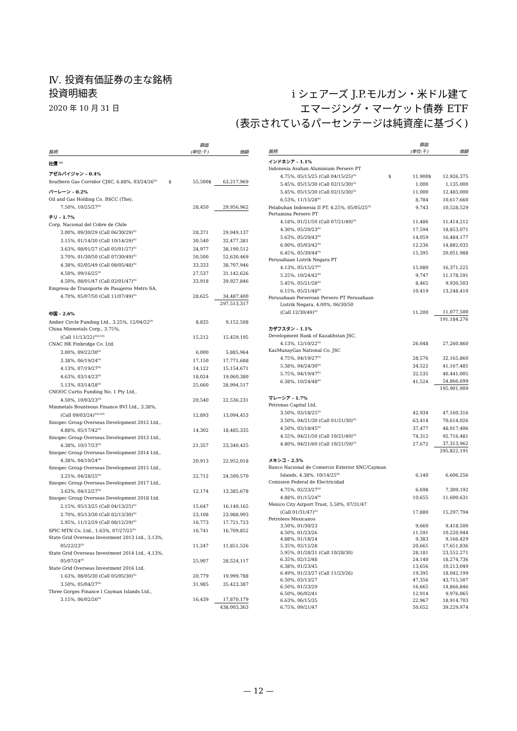Ⅳ. 投資有価証券の主な銘柄
投資明細表
2020 年 10 月 31 日
i シェアーズ J.P.モルガン・米ドル建て
エマージング・マーケット債券 ETF
(表示されているパーセンテージは純資産に基づく)
| 銘柄 | | 額面 (単位:千) | | 価額 |
| --- | --- | --- | --- | --- |
| 社債 <sup>(a)</sup> | | | | |
| アゼルバイジャン - 0.4% | | | | |
| Southern Gas Corridor CJSC, 6.88%, 03/24/26<sup>(b)</sup> | $ | 55,500 | $ | 63,217,969 |
| バーレーン - 0.2% | | | | |
| Oil and Gas Holding Co. BSCC (The), | | | | |
| 7.50%, 10/25/27<sup>(b)</sup> | | 28,450 | | 29,956,962 |
| チリ - 1.7% | | | | |
| Corp. Nacional del Cobre de Chile | | | | |
| 3.00%, 09/30/29 (Call 06/30/29)<sup>(b)</sup> | | 28,371 | | 29,949,137 |
| 3.15%, 01/14/30 (Call 10/14/29)<sup>(b)</sup> | | 30,540 | | 32,477,381 |
| 3.63%, 08/01/27 (Call 05/01/27)<sup>(b)</sup> | | 34,977 | | 38,190,512 |
| 3.70%, 01/30/50 (Call 07/30/49)<sup>(b)</sup> | | 50,500 | | 52,630,469 |
| 4.38%, 02/05/49 (Call 08/05/48)<sup>(b)</sup> | | 33,333 | | 38,707,946 |
| 4.50%, 09/16/25<sup>(b)</sup> | | 27,537 | | 31,142,626 |
| 4.50%, 08/01/47 (Call 02/01/47)<sup>(b)</sup> | | 33,918 | | 39,927,846 |
| Empresa de Transporte de Pasajeros Metro SA, | | | | |
| 4.70%, 05/07/50 (Call 11/07/49)<sup>(b)</sup> | | 28,625 | | 34,487,400 |
| | | | | 297,513,317 |
| 中国 - 2.6% | | | | |
| Amber Circle Funding Ltd., 3.25%, 12/04/22<sup>(b)</sup> | | 8,835 | | 9,152,508 |
| China Minmetals Corp., 3.75%, | | | | |
| (Call 11/13/22)<sup>(b)(c)(d)</sup> | | 15,212 | | 15,459,195 |
| CNAC HK Finbridge Co. Ltd. | | | | |
| 3.00%, 09/22/30<sup>(b)</sup> | | 6,000 | | 5,885,964 |
| 3.38%, 06/19/24<sup>(b)</sup> | | 17,150 | | 17,771,688 |
| 4.13%, 07/19/27<sup>(b)</sup> | | 14,122 | | 15,154,671 |
| 4.63%, 03/14/23<sup>(b)</sup> | | 18,024 | | 19,060,380 |
| 5.13%, 03/14/28<sup>(b)</sup> | | 25,660 | | 28,994,517 |
| CNOOC Curtis Funding No. 1 Pty Ltd., | | | | |
| 4.50%, 10/03/23<sup>(b)</sup> | | 20,540 | | 22,536,231 |
| Minmetals Bounteous Finance BVI Ltd., 3.38%, | | | | |
| (Call 09/03/24)<sup>(b)(c)(d)</sup> | | 12,893 | | 13,094,453 |
| Sinopec Group Overseas Development 2012 Ltd., | | | | |
| 4.88%, 05/17/42<sup>(b)</sup> | | 14,302 | | 18,485,335 |
| Sinopec Group Overseas Development 2013 Ltd., | | | | |
| 4.38%, 10/17/23<sup>(b)</sup> | | 21,357 | | 23,340,425 |
| Sinopec Group Overseas Development 2014 Ltd., | | | | |
| 4.38%, 04/10/24<sup>(b)</sup> | | 20,913 | | 22,952,018 |
| Sinopec Group Overseas Development 2015 Ltd., | | | | |
| 3.25%, 04/28/25<sup>(b)</sup> | | 22,712 | | 24,500,570 |
| Sinopec Group Overseas Development 2017 Ltd., | | | | |
| 3.63%, 04/12/27<sup>(b)</sup> | | 12,174 | | 13,385,678 |
| Sinopec Group Overseas Development 2018 Ltd. | | | | |
| 2.15%, 05/13/25 (Call 04/13/25)<sup>(b)</sup> | | 15,647 | | 16,140,165 |
| 2.70%, 05/13/30 (Call 02/13/30)<sup>(b)</sup> | | 23,108 | | 23,988,993 |
| 2.95%, 11/12/29 (Call 08/12/29)<sup>(b)</sup> | | 16,773 | | 17,721,723 |
| SPIC MTN Co. Ltd., 1.63%, 07/27/25<sup>(b)</sup> | | 16,741 | | 16,709,852 |
| State Grid Overseas Investment 2013 Ltd., 3.13%, | | | | |
| 05/22/23<sup>(b)</sup> | | 11,247 | | 11,851,526 |
| State Grid Overseas Investment 2014 Ltd., 4.13%, | | | | |
| 05/07/24<sup>(b)</sup> | | 25,907 | | 28,524,117 |
| State Grid Overseas Investment 2016 Ltd. | | | | |
| 1.63%, 08/05/30 (Call 05/05/30)<sup>(b)</sup> | | 20,779 | | 19,999,788 |
| 3.50%, 05/04/27<sup>(b)</sup> | | 31,985 | | 35,423,387 |
| Three Gorges Finance I Cayman Islands Ltd., | | | | |
| 3.15%, 06/02/26<sup>(b)</sup> | | 16,439 | | 17,870,179 |
| | | | | 438,003,363 |
| 銘柄 | | 額面 (単位:千) | | 価額 |
| --- | --- | --- | --- | --- |
| インドネシア - 1.1% | | | | |
| Indonesia Asahan Aluminium Persero PT | | | | |
| 4.75%, 05/15/25 (Call 04/15/25)<sup>(b)</sup> | $ | 11,900 | $ | 12,926,375 |
| 5.45%, 05/15/30 (Call 02/15/30)<sup>(e)</sup> | | 1,000 | | 1,135,000 |
| 5.45%, 05/15/30 (Call 02/15/30)<sup>(b)</sup> | | 11,000 | | 12,485,000 |
| 6.53%, 11/15/28<sup>(b)</sup> | | 8,784 | | 10,617,660 |
| Pelabuhan Indonesia II PT, 4.25%, 05/05/25<sup>(b)</sup> | | 9,743 | | 10,528,529 |
| Pertamina Persero PT | | | | |
| 4.18%, 01/21/50 (Call 07/21/49)<sup>(b)</sup> | | 11,486 | | 11,414,212 |
| 4.30%, 05/20/23<sup>(b)</sup> | | 17,594 | | 18,853,071 |
| 5.63%, 05/20/43<sup>(b)</sup> | | 14,059 | | 16,484,177 |
| 6.00%, 05/03/42<sup>(b)</sup> | | 12,236 | | 14,882,035 |
| 6.45%, 05/30/44<sup>(b)</sup> | | 15,395 | | 20,051,988 |
| Perusahaan Listrik Negara PT | | | | |
| 4.13%, 05/15/27<sup>(b)</sup> | | 15,080 | | 16,371,225 |
| 5.25%, 10/24/42<sup>(b)</sup> | | 9,747 | | 11,178,591 |
| 5.45%, 05/21/28<sup>(b)</sup> | | 8,465 | | 9,930,503 |
| 6.15%, 05/21/48<sup>(b)</sup> | | 10,419 | | 13,248,410 |
| Perusahaan Perseroan Persero PT Perusahaan | | | | |
| Listrik Negara, 4.00%, 06/30/50 | | | | |
| (Call 12/30/49)<sup>(b)</sup> | | 11,200 | | 11,077,500 |
| | | | | 191,184,276 |
| カザフスタン - 1.1% | | | | |
| Development Bank of Kazakhstan JSC, | | | | |
| 4.13%, 12/10/22<sup>(b)</sup> | | 26,048 | | 27,260,860 |
| KazMunayGas National Co. JSC | | | | |
| 4.75%, 04/19/27<sup>(b)</sup> | | 28,576 | | 32,165,860 |
| 5.38%, 04/24/30<sup>(b)</sup> | | 34,522 | | 41,167,485 |
| 5.75%, 04/19/47<sup>(b)</sup> | | 32,535 | | 40,441,005 |
| 6.38%, 10/24/48<sup>(b)</sup> | | 41,524 | | 54,866,699 |
| | | | | 195,901,909 |
| マレーシア - 1.7% | | | | |
| Petronas Capital Ltd. | | | | |
| 3.50%, 03/18/25<sup>(b)</sup> | | 42,934 | | 47,160,316 |
| 3.50%, 04/21/30 (Call 01/21/30)<sup>(b)</sup> | | 63,414 | | 70,614,026 |
| 4.50%, 03/18/45<sup>(b)</sup> | | 37,477 | | 48,017,406 |
| 4.55%, 04/21/50 (Call 10/21/49)<sup>(b)</sup> | | 74,312 | | 92,716,481 |
| 4.80%, 04/21/60 (Call 10/21/59)<sup>(b)</sup> | | 27,672 | | 37,313,962 |
| | | | | 295,822,191 |
| メキシコ - 2.5% | | | | |
| Banco Nacional de Comercio Exterior SNC/Cayman | | | | |
| Islands, 4.38%, 10/14/25<sup>(b)</sup> | | 6,140 | | 6,606,256 |
| Comision Federal de Electricidad | | | | |
| 4.75%, 02/23/27<sup>(b)</sup> | | 6,698 | | 7,309,192 |
| 4.88%, 01/15/24<sup>(b)</sup> | | 10,655 | | 11,600,631 |
| Mexico City Airport Trust, 5.50%, 07/31/47 | | | | |
| (Call 01/31/47)<sup>(b)</sup> | | 17,880 | | 15,297,794 |
| Petroleos Mexicanos | | | | |
| 3.50%, 01/30/23 | | 9,660 | | 9,418,500 |
| 4.50%, 01/23/26 | | 11,591 | | 10,220,944 |
| 4.88%, 01/18/24 | | 9,383 | | 9,166,429 |
| 5.35%, 02/12/28 | | 20,665 | | 17,651,836 |
| 5.95%, 01/28/31 (Call 10/28/30) | | 28,181 | | 23,552,271 |
| 6.35%, 02/12/48 | | 24,140 | | 18,274,736 |
| 6.38%, 01/23/45 | | 13,656 | | 10,213,049 |
| 6.49%, 01/23/27 (Call 11/23/26) | | 19,395 | | 18,042,199 |
| 6.50%, 03/13/27 | | 47,356 | | 43,715,507 |
| 6.50%, 01/23/29 | | 16,665 | | 14,866,846 |
| 6.50%, 06/02/41 | | 12,914 | | 9,976,065 |
| 6.63%, 06/15/35 | | 22,967 | | 18,914,703 |
| 6.75%, 09/21/47 | | 50,652 | | 39,229,974 |
— 12 —